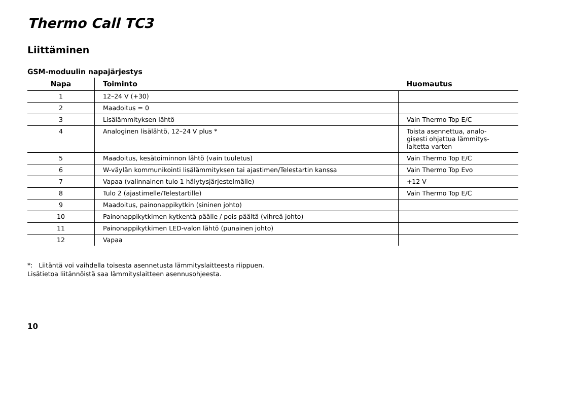Thermo Call TC3
Liittäminen
GSM-moduulin napajärjestys
| Napa | Toiminto | Huomautus |
| --- | --- | --- |
| 1 | 12–24 V (+30) | |
| 2 | Maadoitus = 0 | |
| 3 | Lisälämmityksen lähtö | Vain Thermo Top E/C |
| 4 | Analoginen lisälähtö, 12–24 V plus * | Toista asennettua, analo- gisesti ohjattua lämmitys- laitetta varten |
| 5 | Maadoitus, kesätoiminnon lähtö (vain tuuletus) | Vain Thermo Top E/C |
| 6 | W-väylän kommunikointi lisälämmityksen tai ajastimen/Telestartin kanssa | Vain Thermo Top Evo |
| 7 | Vapaa (valinnainen tulo 1 hälytysjärjestelmälle) | +12 V |
| 8 | Tulo 2 (ajastimelle/Telestartille) | Vain Thermo Top E/C |
| 9 | Maadoitus, painonappikytkin (sininen johto) | |
| 10 | Painonappikytkimen kytkentä päälle / pois päältä (vihreä johto) | |
| 11 | Painonappikytkimen LED-valon lähtö (punainen johto) | |
| 12 | Vapaa | |
*: Liitäntä voi vaihdella toisesta asennetusta lämmityslaitteesta riippuen.
Lisätietoa liitännöistä saa lämmityslaitteen asennusohjeesta.
10